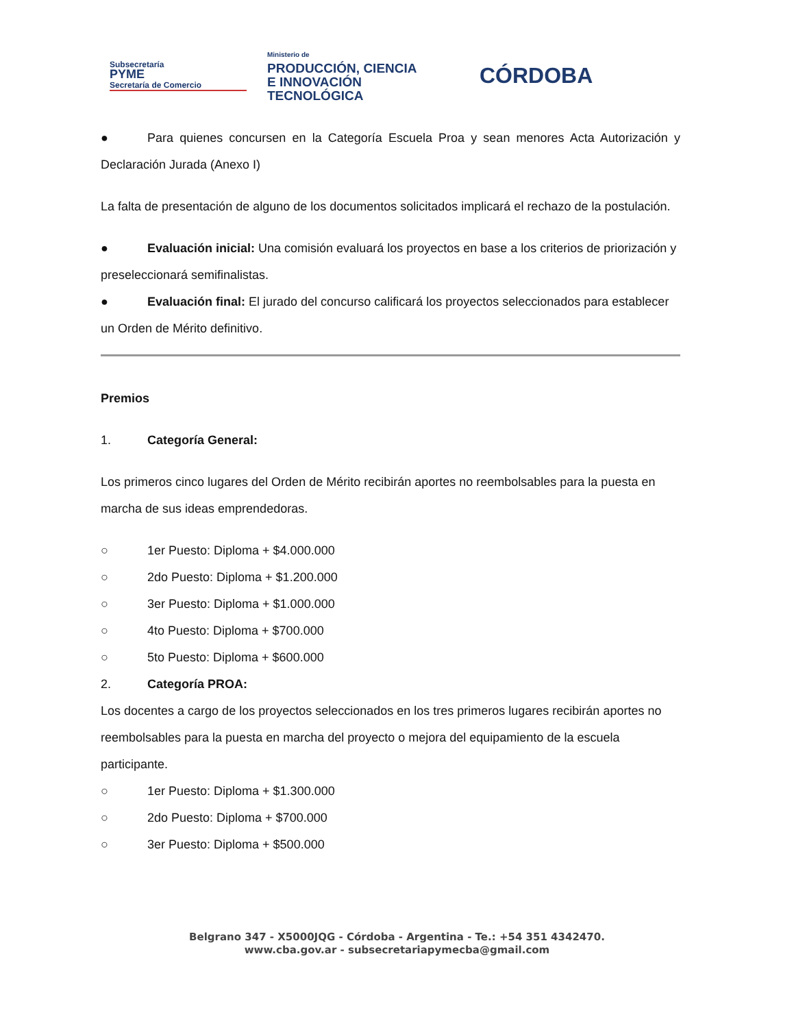Subsecretaría
PYME
Secretaría de Comercio
Ministerio de
PRODUCCIÓN, CIENCIA
E INNOVACIÓN TECNOLÓGICA
CÓRDOBA
● Para quienes concursen en la Categoría Escuela Proa y sean menores Acta Autorización y Declaración Jurada (Anexo I)
La falta de presentación de alguno de los documentos solicitados implicará el rechazo de la postulación.
● Evaluación inicial: Una comisión evaluará los proyectos en base a los criterios de priorización y preseleccionará semifinalistas.
● Evaluación final: El jurado del concurso calificará los proyectos seleccionados para establecer un Orden de Mérito definitivo.
Premios
1. Categoría General:
Los primeros cinco lugares del Orden de Mérito recibirán aportes no reembolsables para la puesta en marcha de sus ideas emprendedoras.
○ 1er Puesto: Diploma + $4.000.000
○ 2do Puesto: Diploma + $1.200.000
○ 3er Puesto: Diploma + $1.000.000
○ 4to Puesto: Diploma + $700.000
○ 5to Puesto: Diploma + $600.000
2. Categoría PROA:
Los docentes a cargo de los proyectos seleccionados en los tres primeros lugares recibirán aportes no reembolsables para la puesta en marcha del proyecto o mejora del equipamiento de la escuela participante.
○ 1er Puesto: Diploma + $1.300.000
○ 2do Puesto: Diploma + $700.000
○ 3er Puesto: Diploma + $500.000
Belgrano 347 - X5000JQG - Córdoba - Argentina - Te.: +54 351 4342470.
www.cba.gov.ar - subsecretariapymecba@gmail.com